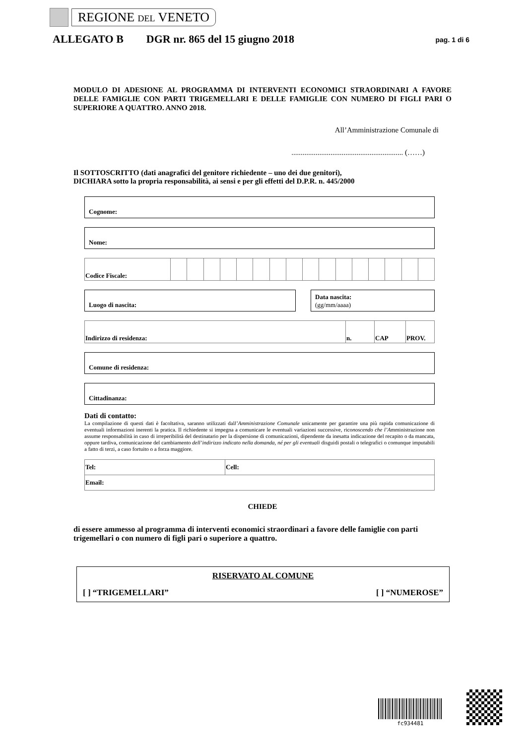REGIONE DEL VENETO
ALLEGATO B DGR nr. 865 del 15 giugno 2018 pag. 1 di 6
MODULO DI ADESIONE AL PROGRAMMA DI INTERVENTI ECONOMICI STRAORDINARI A FAVORE DELLE FAMIGLIE CON PARTI TRIGEMELLARI E DELLE FAMIGLIE CON NUMERO DI FIGLI PARI O SUPERIORE A QUATTRO. ANNO 2018.
All’Amministrazione Comunale di
............................................................ (……)
Il SOTTOSCRITTO (dati anagrafici del genitore richiedente – uno dei due genitori),
DICHIARA sotto la propria responsabilità, ai sensi e per gli effetti del D.P.R. n. 445/2000
Cognome:
Nome:
| Codice Fiscale: | | | | | | | | | | | | | | | | |
Luogo di nascita: Data nascita:
(gg/mm/aaaa)
| Indirizzo di residenza: | n. | CAP | PROV. |
Comune di residenza:
Cittadinanza:
Dati di contatto:
La compilazione di questi dati è facoltativa, saranno utilizzati dall’Amministrazione Comunale unicamente per garantire una più rapida comunicazione di eventuali informazioni inerenti la pratica. Il richiedente si impegna a comunicare le eventuali variazioni successive, riconoscendo che l’Amministrazione non assume responsabilità in caso di irreperibilità del destinatario per la dispersione di comunicazioni, dipendente da inesatta indicazione del recapito o da mancata, oppure tardiva, comunicazione del cambiamento dell’indirizzo indicato nella domanda, né per gli eventuali disguidi postali o telegrafici o comunque imputabili a fatto di terzi, a caso fortuito o a forza maggiore.
| Tel: | Cell: |
| Email: | |
CHIEDE
di essere ammesso al programma di interventi economici straordinari a favore delle famiglie con parti trigemellari o con numero di figli pari o superiore a quattro.
RISERVATO AL COMUNE
[ ] “TRIGEMELLARI” [ ] “NUMEROSE”
fc934481